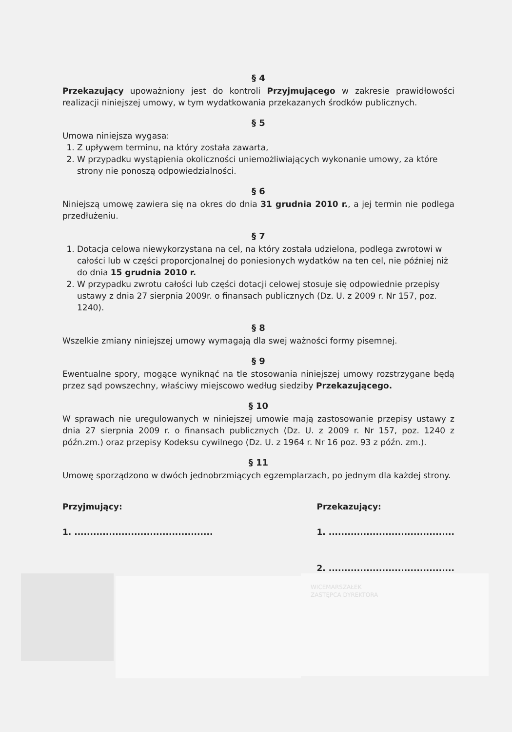§ 4
Przekazujący upoważniony jest do kontroli Przyjmującego w zakresie prawidłowości realizacji niniejszej umowy, w tym wydatkowania przekazanych środków publicznych.
§ 5
Umowa niniejsza wygasa:
1. Z upływem terminu, na który została zawarta,
2. W przypadku wystąpienia okoliczności uniemożliwiających wykonanie umowy, za które strony nie ponoszą odpowiedzialności.
§ 6
Niniejszą umowę zawiera się na okres do dnia 31 grudnia 2010 r., a jej termin nie podlega przedłużeniu.
§ 7
1. Dotacja celowa niewykorzystana na cel, na który została udzielona, podlega zwrotowi w całości lub w części proporcjonalnej do poniesionych wydatków na ten cel, nie później niż do dnia 15 grudnia 2010 r.
2. W przypadku zwrotu całości lub części dotacji celowej stosuje się odpowiednie przepisy ustawy z dnia 27 sierpnia 2009r. o finansach publicznych (Dz. U. z 2009 r. Nr 157, poz. 1240).
§ 8
Wszelkie zmiany niniejszej umowy wymagają dla swej ważności formy pisemnej.
§ 9
Ewentualne spory, mogące wyniknąć na tle stosowania niniejszej umowy rozstrzygane będą przez sąd powszechny, właściwy miejscowo według siedziby Przekazującego.
§ 10
W sprawach nie uregulowanych w niniejszej umowie mają zastosowanie przepisy ustawy z dnia 27 sierpnia 2009 r. o finansach publicznych (Dz. U. z 2009 r. Nr 157, poz. 1240 z późn.zm.) oraz przepisy Kodeksu cywilnego (Dz. U. z 1964 r. Nr 16 poz. 93 z późn. zm.).
§ 11
Umowę sporządzono w dwóch jednobrzmiących egzemplarzach, po jednym dla każdej strony.
Przyjmujący:
1. ............................................
Przekazujący:
1. ........................................
2. ........................................
WICEMARSZAŁEK
ZASTĘPCA DYREKTORA